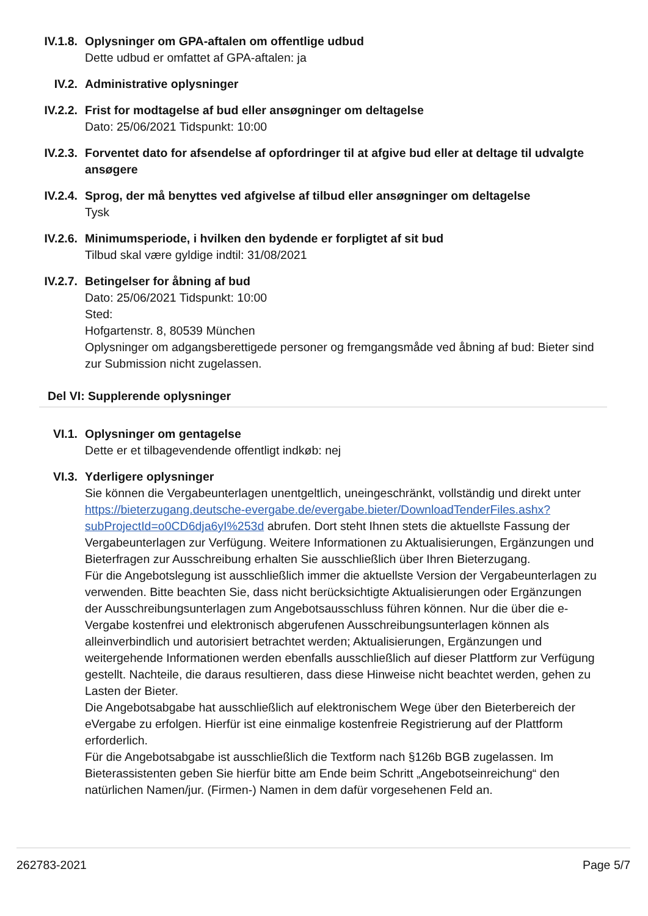IV.1.8. Oplysninger om GPA-aftalen om offentlige udbud
Dette udbud er omfattet af GPA-aftalen: ja
IV.2. Administrative oplysninger
IV.2.2. Frist for modtagelse af bud eller ansøgninger om deltagelse
Dato: 25/06/2021 Tidspunkt: 10:00
IV.2.3. Forventet dato for afsendelse af opfordringer til at afgive bud eller at deltage til udvalgte ansøgere
IV.2.4. Sprog, der må benyttes ved afgivelse af tilbud eller ansøgninger om deltagelse
Tysk
IV.2.6. Minimumsperiode, i hvilken den bydende er forpligtet af sit bud
Tilbud skal være gyldige indtil: 31/08/2021
IV.2.7. Betingelser for åbning af bud
Dato: 25/06/2021 Tidspunkt: 10:00
Sted:
Hofgartenstr. 8, 80539 München
Oplysninger om adgangsberettigede personer og fremgangsmåde ved åbning af bud: Bieter sind zur Submission nicht zugelassen.
Del VI: Supplerende oplysninger
VI.1. Oplysninger om gentagelse
Dette er et tilbagevendende offentligt indkøb: nej
VI.3. Yderligere oplysninger
Sie können die Vergabeunterlagen unentgeltlich, uneingeschränkt, vollständig und direkt unter https://bieterzugang.deutsche-evergabe.de/evergabe.bieter/DownloadTenderFiles.ashx?subProjectId=o0CD6dja6yI%253d abrufen. Dort steht Ihnen stets die aktuellste Fassung der Vergabeunterlagen zur Verfügung. Weitere Informationen zu Aktualisierungen, Ergänzungen und Bieterfragen zur Ausschreibung erhalten Sie ausschließlich über Ihren Bieterzugang.
Für die Angebotslegung ist ausschließlich immer die aktuellste Version der Vergabeunterlagen zu verwenden. Bitte beachten Sie, dass nicht berücksichtigte Aktualisierungen oder Ergänzungen der Ausschreibungsunterlagen zum Angebotsausschluss führen können. Nur die über die e-Vergabe kostenfrei und elektronisch abgerufenen Ausschreibungsunterlagen können als alleinverbindlich und autorisiert betrachtet werden; Aktualisierungen, Ergänzungen und weitergehende Informationen werden ebenfalls ausschließlich auf dieser Plattform zur Verfügung gestellt. Nachteile, die daraus resultieren, dass diese Hinweise nicht beachtet werden, gehen zu Lasten der Bieter.
Die Angebotsabgabe hat ausschließlich auf elektronischem Wege über den Bieterbereich der eVergabe zu erfolgen. Hierfür ist eine einmalige kostenfreie Registrierung auf der Plattform erforderlich.
Für die Angebotsabgabe ist ausschließlich die Textform nach §126b BGB zugelassen. Im Bieterassistenten geben Sie hierfür bitte am Ende beim Schritt „Angebotseinreichung“ den natürlichen Namen/jur. (Firmen-) Namen in dem dafür vorgesehenen Feld an.
262783-2021 Page 5/7